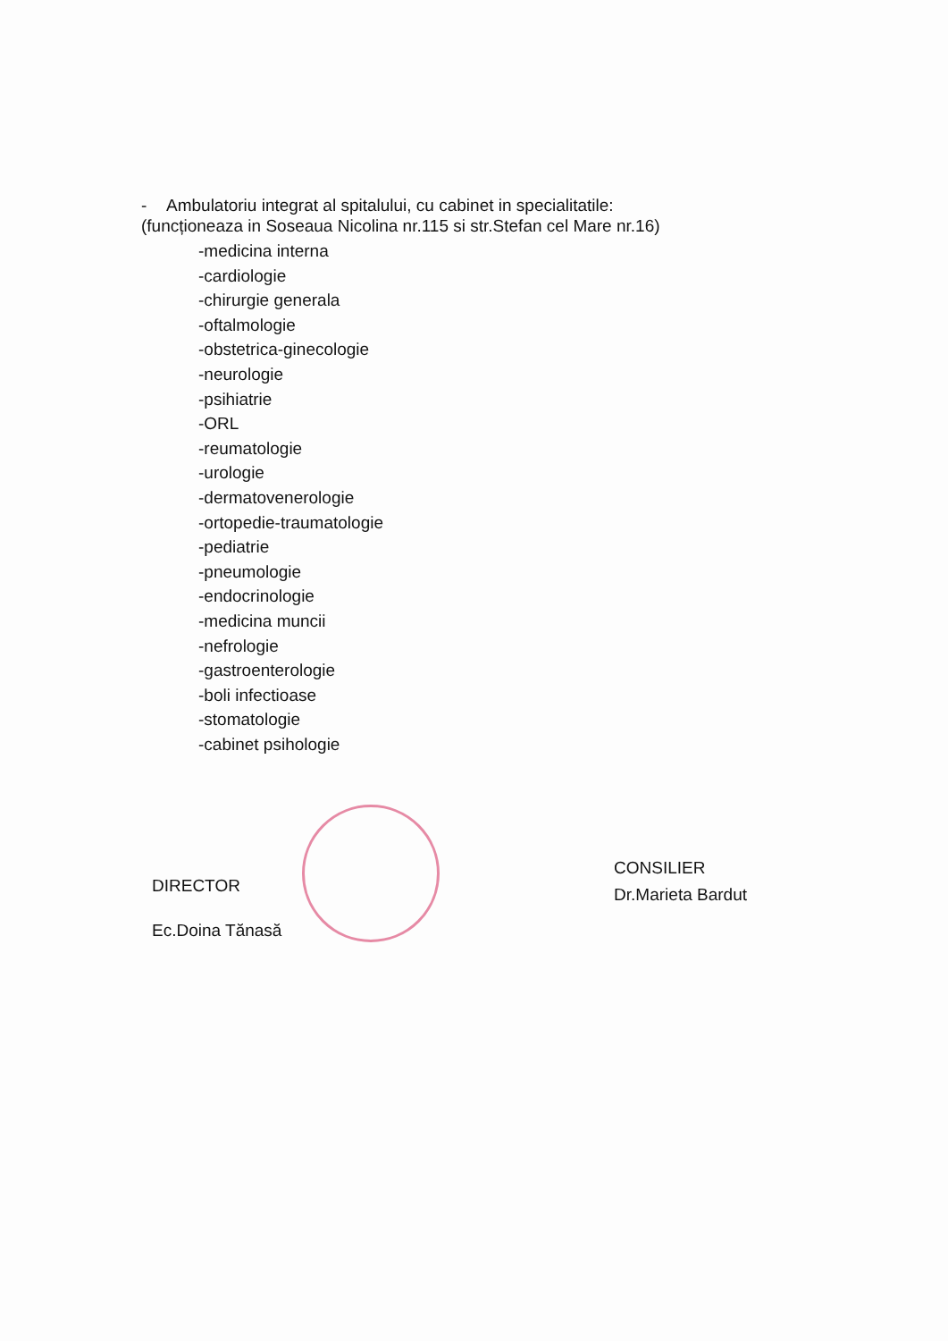- Ambulatoriu integrat al spitalului, cu cabinet in specialitatile:
(funcționeaza in Soseaua Nicolina nr.115 si str.Stefan cel Mare nr.16)
-medicina interna
-cardiologie
-chirurgie generala
-oftalmologie
-obstetrica-ginecologie
-neurologie
-psihiatrie
-ORL
-reumatologie
-urologie
-dermatovenerologie
-ortopedie-traumatologie
-pediatrie
-pneumologie
-endocrinologie
-medicina muncii
-nefrologie
-gastroenterologie
-boli infectioase
-stomatologie
-cabinet psihologie
DIRECTOR
Ec.Doina Tănasă
CONSILIER
Dr.Marieta Bardut